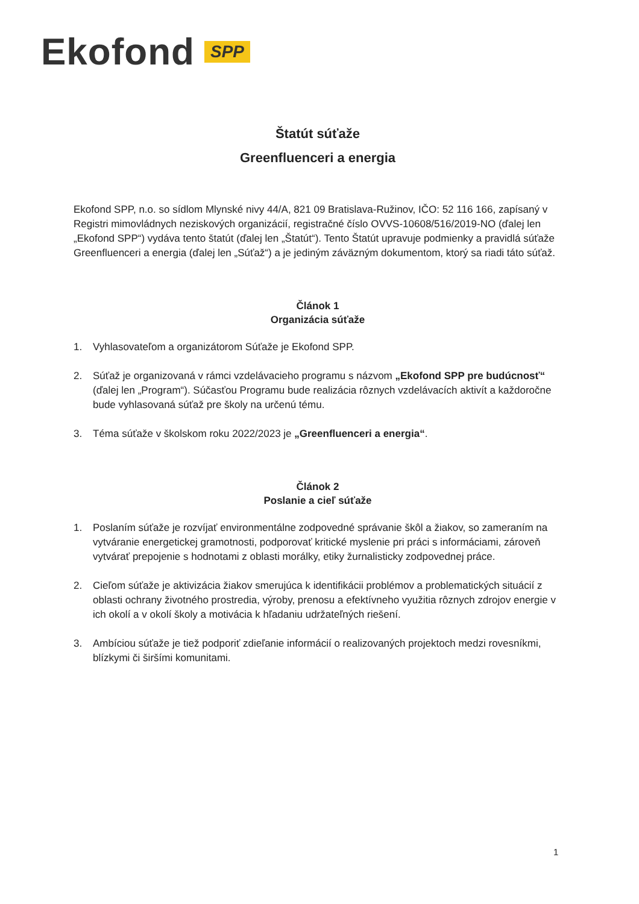Ekofond SPP
Štatút súťaže
Greenfluenceri a energia
Ekofond SPP, n.o. so sídlom Mlynské nivy 44/A, 821 09 Bratislava-Ružinov, IČO: 52 116 166, zapísaný v Registri mimovládnych neziskových organizácií, registračné číslo OVVS-10608/516/2019-NO (ďalej len „Ekofond SPP“) vydáva tento štatút (ďalej len „Štatút“). Tento Štatút upravuje podmienky a pravidlá súťaže Greenfluenceri a energia (ďalej len „Súťaž“) a je jediným záväzným dokumentom, ktorý sa riadi táto súťaž.
Článok 1
Organizácia súťaže
1. Vyhlasovateľom a organizátorom Súťaže je Ekofond SPP.
2. Súťaž je organizovaná v rámci vzdelávacieho programu s názvom „Ekofond SPP pre budúcnosť“ (ďalej len „Program“). Súčasťou Programu bude realizácia rôznych vzdelávacích aktivít a každoročne bude vyhlasovaná súťaž pre školy na určenú tému.
3. Téma súťaže v školskom roku 2022/2023 je „Greenfluenceri a energia“.
Článok 2
Poslanie a cieľ súťaže
1. Poslaním súťaže je rozvíjať environmentálne zodpovedné správanie škôl a žiakov, so zameraním na vytváranie energetickej gramotnosti, podporovať kritické myslenie pri práci s informáciami, zároveň vytvárať prepojenie s hodnotami z oblasti morálky, etiky žurnalisticky zodpovednej práce.
2. Cieľom súťaže je aktivizácia žiakov smerujúca k identifikácii problémov a problematických situácií z oblasti ochrany životného prostredia, výroby, prenosu a efektívneho využitia rôznych zdrojov energie v ich okolí a v okolí školy a motivácia k hľadaniu udržateľných riešení.
3. Ambíciou súťaže je tiež podporiť zdieľanie informácií o realizovaných projektoch medzi rovesníkmi, blízkymi či širšími komunitami.
1